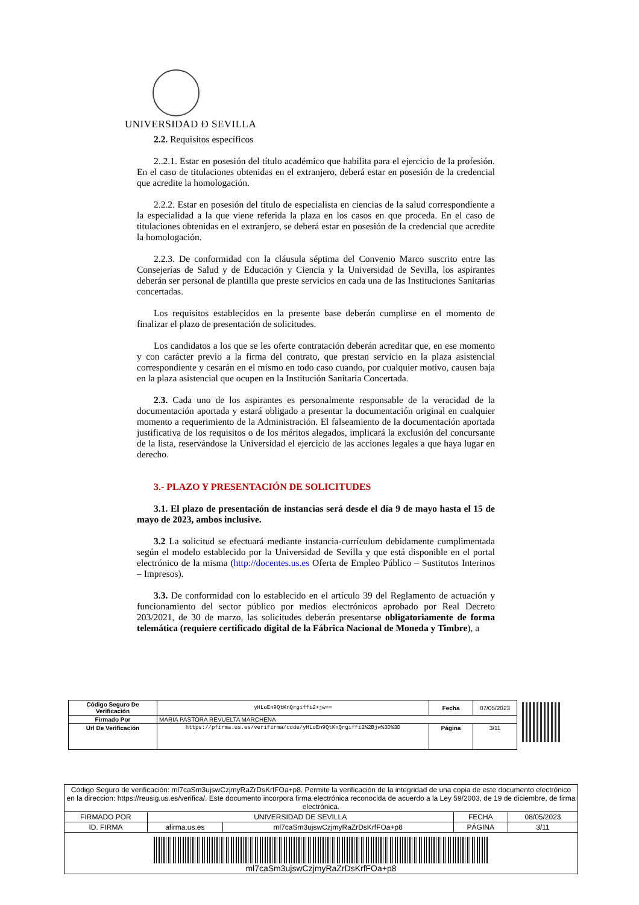UNIVERSIDAD Ð SEVILLA
2.2. Requisitos específicos
2..2.1. Estar en posesión del título académico que habilita para el ejercicio de la profesión. En el caso de titulaciones obtenidas en el extranjero, deberá estar en posesión de la credencial que acredite la homologación.
2.2.2. Estar en posesión del título de especialista en ciencias de la salud correspondiente a la especialidad a la que viene referida la plaza en los casos en que proceda. En el caso de titulaciones obtenidas en el extranjero, se deberá estar en posesión de la credencial que acredite la homologación.
2.2.3. De conformidad con la cláusula séptima del Convenio Marco suscrito entre las Consejerías de Salud y de Educación y Ciencia y la Universidad de Sevilla, los aspirantes deberán ser personal de plantilla que preste servicios en cada una de las Instituciones Sanitarias concertadas.
Los requisitos establecidos en la presente base deberán cumplirse en el momento de finalizar el plazo de presentación de solicitudes.
Los candidatos a los que se les oferte contratación deberán acreditar que, en ese momento y con carácter previo a la firma del contrato, que prestan servicio en la plaza asistencial correspondiente y cesarán en el mismo en todo caso cuando, por cualquier motivo, causen baja en la plaza asistencial que ocupen en la Institución Sanitaria Concertada.
2.3. Cada uno de los aspirantes es personalmente responsable de la veracidad de la documentación aportada y estará obligado a presentar la documentación original en cualquier momento a requerimiento de la Administración. El falseamiento de la documentación aportada justificativa de los requisitos o de los méritos alegados, implicará la exclusión del concursante de la lista, reservándose la Universidad el ejercicio de las acciones legales a que haya lugar en derecho.
3.- PLAZO Y PRESENTACIÓN DE SOLICITUDES
3.1. El plazo de presentación de instancias será desde el día 9 de mayo hasta el 15 de mayo de 2023, ambos inclusive.
3.2 La solicitud se efectuará mediante instancia-currículum debidamente cumplimentada según el modelo establecido por la Universidad de Sevilla y que está disponible en el portal electrónico de la misma (http://docentes.us.es Oferta de Empleo Público – Sustitutos Interinos – Impresos).
3.3. De conformidad con lo establecido en el artículo 39 del Reglamento de actuación y funcionamiento del sector público por medios electrónicos aprobado por Real Decreto 203/2021, de 30 de marzo, las solicitudes deberán presentarse obligatoriamente de forma telemática (requiere certificado digital de la Fábrica Nacional de Moneda y Timbre), a
| Código Seguro De Verificación | yHLoEn9QtKnQrgiffi2+jw== | Fecha | 07/05/2023 |
| Firmado Por | MARIA PASTORA REVUELTA MARCHENA | | |
| Url De Verificación | https://pfirma.us.es/verifirma/code/yHLoEn9QtKnQrgiffi2%2Bjw%3D%3D | Página | 3/11 |
| Código Seguro de verificación: ml7caSm3ujswCzjmyRaZrDsKrfFOa+p8. Permite la verificación de la integridad de una copia de este documento electrónico en la direccion: https://reusig.us.es/verifica/. Este documento incorpora firma electrónica reconocida de acuerdo a la Ley 59/2003, de 19 de diciembre, de firma electrónica. | | | | |
| FIRMADO POR | UNIVERSIDAD DE SEVILLA | | FECHA | 08/05/2023 |
| ID. FIRMA | afirma.us.es | ml7caSm3ujswCzjmyRaZrDsKrfFOa+p8 | PÁGINA | 3/11 |
| ml7caSm3ujswCzjmyRaZrDsKrfFOa+p8 | | | | |